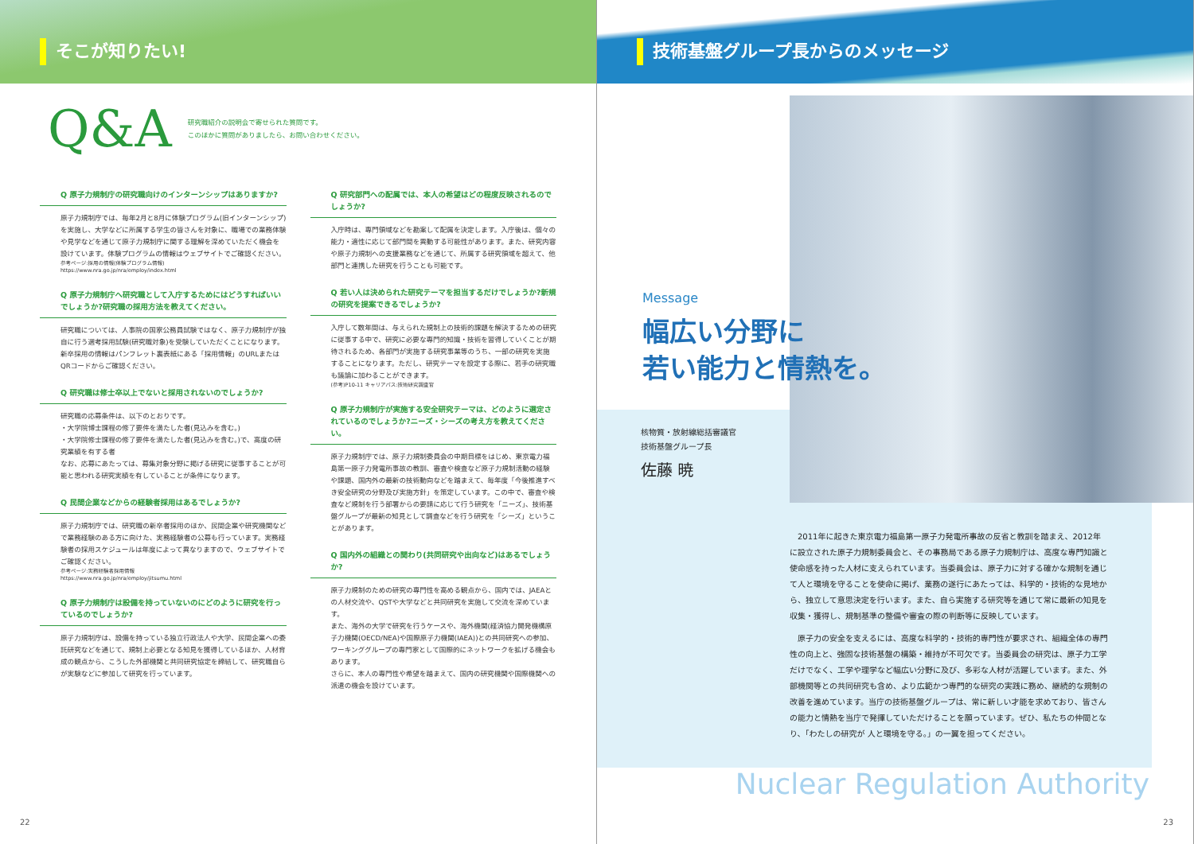そこが知りたい!
Q&A
研究職紹介の説明会で寄せられた質問です。
このほかに質問がありましたら、お問い合わせください。
Q 原子力規制庁の研究職向けのインターンシップはありますか?
原子力規制庁では、毎年2月と8月に体験プログラム(旧インターンシップ)を実施し、大学などに所属する学生の皆さんを対象に、職場での業務体験や見学などを通じて原子力規制庁に関する理解を深めていただく機会を設けています。体験プログラムの情報はウェブサイトでご確認ください。
参考ページ:採用の情報(体験プログラム情報)
https://www.nra.go.jp/nra/employ/index.html
Q 原子力規制庁へ研究職として入庁するためにはどうすればいいでしょうか?研究職の採用方法を教えてください。
研究職については、人事院の国家公務員試験ではなく、原子力規制庁が独自に行う選考採用試験(研究職対象)を受験していただくことになります。
新卒採用の情報はパンフレット裏表紙にある「採用情報」のURLまたはQRコードからご確認ください。
Q 研究職は修士卒以上でないと採用されないのでしょうか?
研究職の応募条件は、以下のとおりです。
・大学院博士課程の修了要件を満たした者(見込みを含む。)
・大学院修士課程の修了要件を満たした者(見込みを含む。)で、高度の研究業績を有する者
なお、応募にあたっては、募集対象分野に掲げる研究に従事することが可能と思われる研究実績を有していることが条件になります。
Q 民間企業などからの経験者採用はあるでしょうか?
原子力規制庁では、研究職の新卒者採用のほか、民間企業や研究機関などで業務経験のある方に向けた、実務経験者の公募も行っています。実務経験者の採用スケジュールは年度によって異なりますので、ウェブサイトでご確認ください。
参考ページ:実務経験者採用情報
https://www.nra.go.jp/nra/employ/jitsumu.html
Q 原子力規制庁は設備を持っていないのにどのように研究を行っているのでしょうか?
原子力規制庁は、設備を持っている独立行政法人や大学、民間企業への委託研究などを通じて、規制上必要となる知見を獲得しているほか、人材育成の観点から、こうした外部機関と共同研究協定を締結して、研究職自らが実験などに参加して研究を行っています。
Q 研究部門への配属では、本人の希望はどの程度反映されるのでしょうか?
入庁時は、専門領域などを勘案して配属を決定します。入庁後は、個々の能力・適性に応じて部門間を異動する可能性があります。また、研究内容や原子力規制への支援業務などを通じて、所属する研究領域を超えて、他部門と連携した研究を行うことも可能です。
Q 若い人は決められた研究テーマを担当するだけでしょうか?新規の研究を提案できるでしょうか?
入庁して数年間は、与えられた規制上の技術的課題を解決するための研究に従事する中で、研究に必要な専門的知識・技術を習得していくことが期待されるため、各部門が実施する研究事業等のうち、一部の研究を実施することになります。ただし、研究テーマを設定する際に、若手の研究職も議論に加わることができます。
(参考)P10-11 キャリアパス:技術研究調査官
Q 原子力規制庁が実施する安全研究テーマは、どのように選定されているのでしょうか?ニーズ・シーズの考え方を教えてください。
原子力規制庁では、原子力規制委員会の中期目標をはじめ、東京電力福島第一原子力発電所事故の教訓、審査や検査など原子力規制活動の経験や課題、国内外の最新の技術動向などを踏まえて、毎年度「今後推進すべき安全研究の分野及び実施方針」を策定しています。この中で、審査や検査など規制を行う部署からの要請に応じて行う研究を「ニーズ」、技術基盤グループが最新の知見として調査などを行う研究を「シーズ」ということがあります。
Q 国内外の組織との関わり(共同研究や出向など)はあるでしょうか?
原子力規制のための研究の専門性を高める観点から、国内では、JAEAとの人材交流や、QSTや大学などと共同研究を実施して交流を深めています。
また、海外の大学で研究を行うケースや、海外機関(経済協力開発機構原子力機関(OECD/NEA)や国際原子力機関(IAEA))との共同研究への参加、ワーキンググループの専門家として国際的にネットワークを拡げる機会もあります。
さらに、本人の専門性や希望を踏まえて、国内の研究機関や国際機関への派遣の機会を設けています。
22
技術基盤グループ長からのメッセージ
Message
幅広い分野に
若い能力と情熱を。
核物質・放射線総括審議官
技術基盤グループ長
佐藤 暁
　2011年に起きた東京電力福島第一原子力発電所事故の反省と教訓を踏まえ、2012年に設立された原子力規制委員会と、その事務局である原子力規制庁は、高度な専門知識と使命感を持った人材に支えられています。当委員会は、原子力に対する確かな規制を通じて人と環境を守ることを使命に掲げ、業務の遂行にあたっては、科学的・技術的な見地から、独立して意思決定を行います。また、自ら実施する研究等を通じて常に最新の知見を収集・獲得し、規制基準の整備や審査の際の判断等に反映しています。
　原子力の安全を支えるには、高度な科学的・技術的専門性が要求され、組織全体の専門性の向上と、強固な技術基盤の構築・維持が不可欠です。当委員会の研究は、原子力工学だけでなく、工学や理学など幅広い分野に及び、多彩な人材が活躍しています。また、外部機関等との共同研究も含め、より広範かつ専門的な研究の実践に務め、継続的な規制の改善を進めています。当庁の技術基盤グループは、常に新しい才能を求めており、皆さんの能力と情熱を当庁で発揮していただけることを願っています。ぜひ、私たちの仲間となり、「わたしの研究が 人と環境を守る。」の一翼を担ってください。
Nuclear Regulation Authority
23